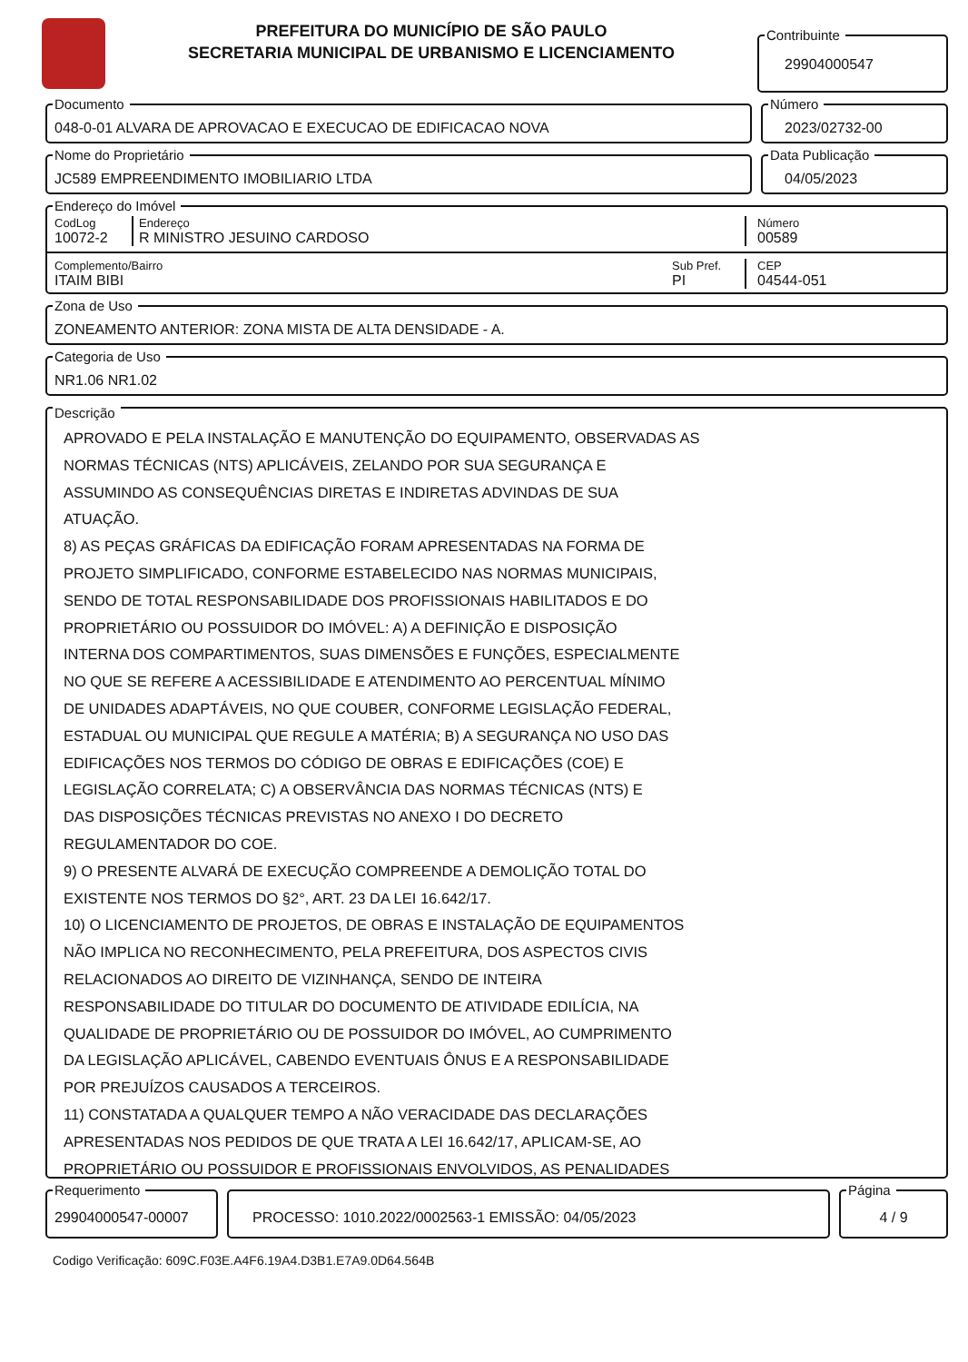PREFEITURA DO MUNICÍPIO DE SÃO PAULO
SECRETARIA MUNICIPAL DE URBANISMO E LICENCIAMENTO
Contribuinte
29904000547
Documento
048-0-01 ALVARA DE APROVACAO E EXECUCAO DE EDIFICACAO NOVA
Número
2023/02732-00
Nome do Proprietário
JC589 EMPREENDIMENTO IMOBILIARIO LTDA
Data Publicação
04/05/2023
Endereço do Imóvel
CodLog
10072-2
Endereço
R MINISTRO JESUINO CARDOSO
Número
00589
Complemento/Bairro
ITAIM BIBI
Sub Pref.
PI
CEP
04544-051
Zona de Uso
ZONEAMENTO ANTERIOR: ZONA MISTA DE ALTA DENSIDADE - A.
Categoria de Uso
NR1.06 NR1.02
Descrição
APROVADO E PELA INSTALAÇÃO E MANUTENÇÃO DO EQUIPAMENTO, OBSERVADAS AS
NORMAS TÉCNICAS (NTS) APLICÁVEIS, ZELANDO POR SUA SEGURANÇA E
ASSUMINDO AS CONSEQUÊNCIAS DIRETAS E INDIRETAS ADVINDAS DE SUA
ATUAÇÃO.
8) AS PEÇAS GRÁFICAS DA EDIFICAÇÃO FORAM APRESENTADAS NA FORMA DE
PROJETO SIMPLIFICADO, CONFORME ESTABELECIDO NAS NORMAS MUNICIPAIS,
SENDO DE TOTAL RESPONSABILIDADE DOS PROFISSIONAIS HABILITADOS E DO
PROPRIETÁRIO OU POSSUIDOR DO IMÓVEL: A) A DEFINIÇÃO E DISPOSIÇÃO
INTERNA DOS COMPARTIMENTOS, SUAS DIMENSÕES E FUNÇÕES, ESPECIALMENTE
NO QUE SE REFERE A ACESSIBILIDADE E ATENDIMENTO AO PERCENTUAL MÍNIMO
DE UNIDADES ADAPTÁVEIS, NO QUE COUBER, CONFORME LEGISLAÇÃO FEDERAL,
ESTADUAL OU MUNICIPAL QUE REGULE A MATÉRIA; B) A SEGURANÇA NO USO DAS
EDIFICAÇÕES NOS TERMOS DO CÓDIGO DE OBRAS E EDIFICAÇÕES (COE) E
LEGISLAÇÃO CORRELATA; C) A OBSERVÂNCIA DAS NORMAS TÉCNICAS (NTS) E
DAS DISPOSIÇÕES TÉCNICAS PREVISTAS NO ANEXO I DO DECRETO
REGULAMENTADOR DO COE.
9) O PRESENTE ALVARÁ DE EXECUÇÃO COMPREENDE A DEMOLIÇÃO TOTAL DO
EXISTENTE NOS TERMOS DO §2°, ART. 23 DA LEI 16.642/17.
10) O LICENCIAMENTO DE PROJETOS, DE OBRAS E INSTALAÇÃO DE EQUIPAMENTOS
NÃO IMPLICA NO RECONHECIMENTO, PELA PREFEITURA, DOS ASPECTOS CIVIS
RELACIONADOS AO DIREITO DE VIZINHANÇA, SENDO DE INTEIRA
RESPONSABILIDADE DO TITULAR DO DOCUMENTO DE ATIVIDADE EDILÍCIA, NA
QUALIDADE DE PROPRIETÁRIO OU DE POSSUIDOR DO IMÓVEL, AO CUMPRIMENTO
DA LEGISLAÇÃO APLICÁVEL, CABENDO EVENTUAIS ÔNUS E A RESPONSABILIDADE
POR PREJUÍZOS CAUSADOS A TERCEIROS.
11) CONSTATADA A QUALQUER TEMPO A NÃO VERACIDADE DAS DECLARAÇÕES
APRESENTADAS NOS PEDIDOS DE QUE TRATA A LEI 16.642/17, APLICAM-SE, AO
PROPRIETÁRIO OU POSSUIDOR E PROFISSIONAIS ENVOLVIDOS, AS PENALIDADES
Requerimento
29904000547-00007
PROCESSO: 1010.2022/0002563-1 EMISSÃO: 04/05/2023
Página
4 / 9
Codigo Verificação: 609C.F03E.A4F6.19A4.D3B1.E7A9.0D64.564B